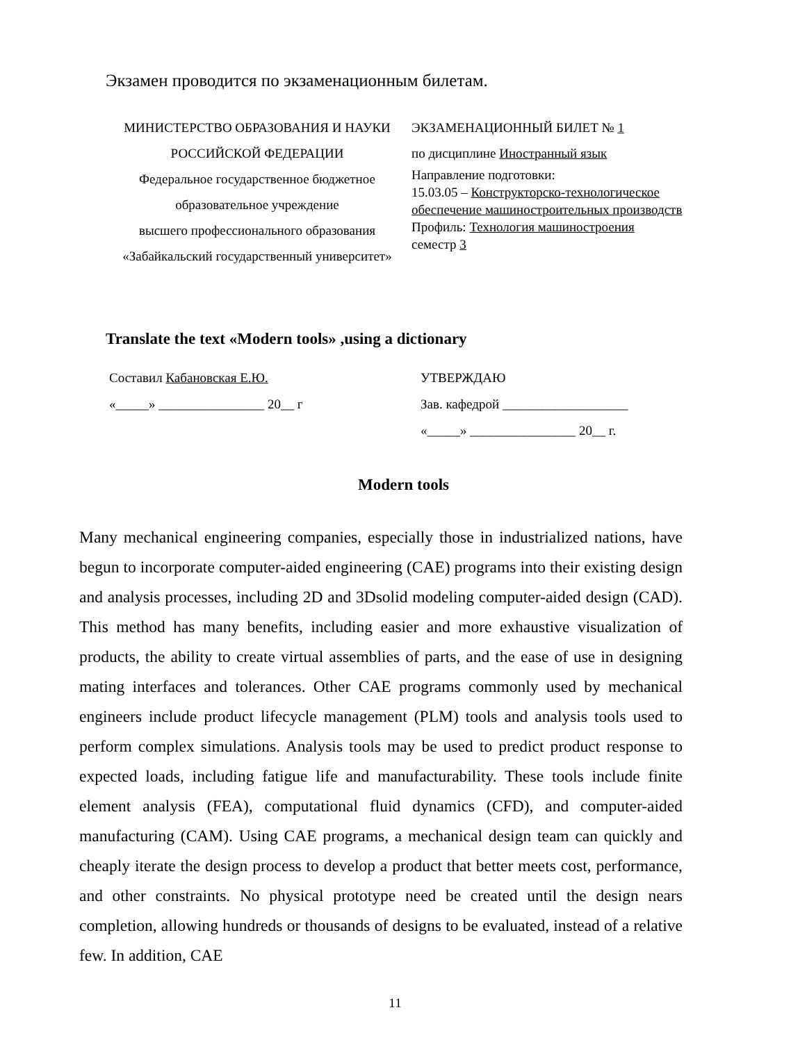Экзамен проводится по экзаменационным билетам.
| МИНИСТЕРСТВО ОБРАЗОВАНИЯ И НАУКИ РОССИЙСКОЙ ФЕДЕРАЦИИ Федеральное государственное бюджетное образовательное учреждение высшего профессионального образования «Забайкальский государственный университет» | ЭКЗАМЕНАЦИОННЫЙ БИЛЕТ № 1 по дисциплине Иностранный язык Направление подготовки: 15.03.05 – Конструкторско-технологическое обеспечение машиностроительных производств Профиль: Технология машиностроения семестр 3 |
Translate the text «Modern tools» ,using a dictionary
| Составил Кабановская Е.Ю. | УТВЕРЖДАЮ |
| «_____» ________________ 20__ г | Зав. кафедрой ___________________ |
| | «_____» ________________ 20__ г. |
Modern tools
Many mechanical engineering companies, especially those in industrialized nations, have begun to incorporate computer-aided engineering (CAE) programs into their existing design and analysis processes, including 2D and 3Dsolid modeling computer-aided design (CAD). This method has many benefits, including easier and more exhaustive visualization of products, the ability to create virtual assemblies of parts, and the ease of use in designing mating interfaces and tolerances. Other CAE programs commonly used by mechanical engineers include product lifecycle management (PLM) tools and analysis tools used to perform complex simulations. Analysis tools may be used to predict product response to expected loads, including fatigue life and manufacturability. These tools include finite element analysis (FEA), computational fluid dynamics (CFD), and computer-aided manufacturing (CAM). Using CAE programs, a mechanical design team can quickly and cheaply iterate the design process to develop a product that better meets cost, performance, and other constraints. No physical prototype need be created until the design nears completion, allowing hundreds or thousands of designs to be evaluated, instead of a relative few. In addition, CAE
11